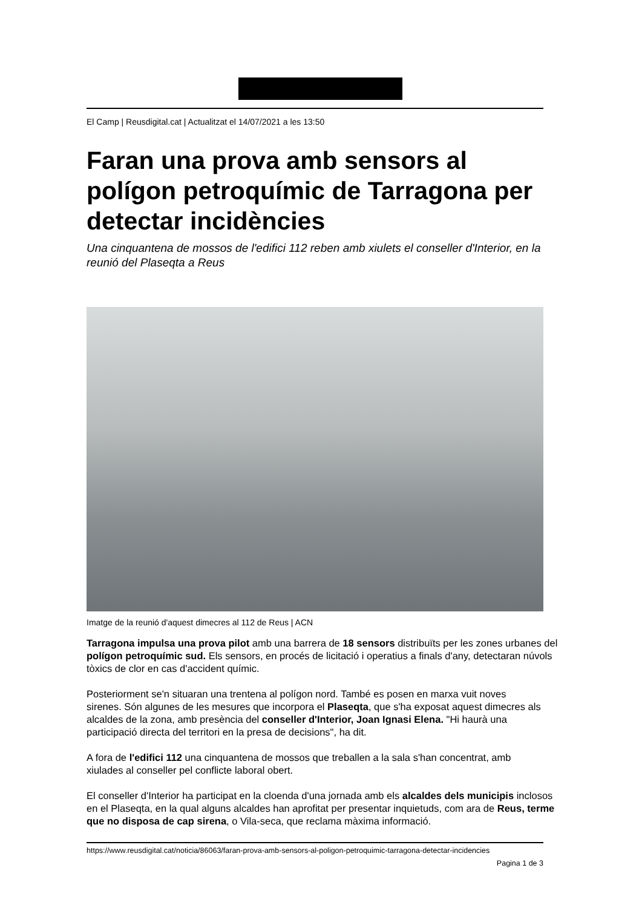El Camp | Reusdigital.cat | Actualitzat el 14/07/2021 a les 13:50
Faran una prova amb sensors al polígon petroquímic de Tarragona per detectar incidències
Una cinquantena de mossos de l'edifici 112 reben amb xiulets el conseller d'Interior, en la reunió del Plaseqta a Reus
Imatge de la reunió d'aquest dimecres al 112 de Reus | ACN
Tarragona impulsa una prova pilot amb una barrera de 18 sensors distribuïts per les zones urbanes del polígon petroquímic sud. Els sensors, en procés de licitació i operatius a finals d'any, detectaran núvols tòxics de clor en cas d'accident químic.
Posteriorment se'n situaran una trentena al polígon nord. També es posen en marxa vuit noves sirenes. Són algunes de les mesures que incorpora el Plaseqta, que s'ha exposat aquest dimecres als alcaldes de la zona, amb presència del conseller d'Interior, Joan Ignasi Elena. "Hi haurà una participació directa del territori en la presa de decisions", ha dit.
A fora de l'edifici 112 una cinquantena de mossos que treballen a la sala s'han concentrat, amb xiulades al conseller pel conflicte laboral obert.
El conseller d'Interior ha participat en la cloenda d'una jornada amb els alcaldes dels municipis inclosos en el Plaseqta, en la qual alguns alcaldes han aprofitat per presentar inquietuds, com ara de Reus, terme que no disposa de cap sirena, o Vila-seca, que reclama màxima informació.
https://www.reusdigital.cat/noticia/86063/faran-prova-amb-sensors-al-poligon-petroquimic-tarragona-detectar-incidencies
Pagina 1 de 3